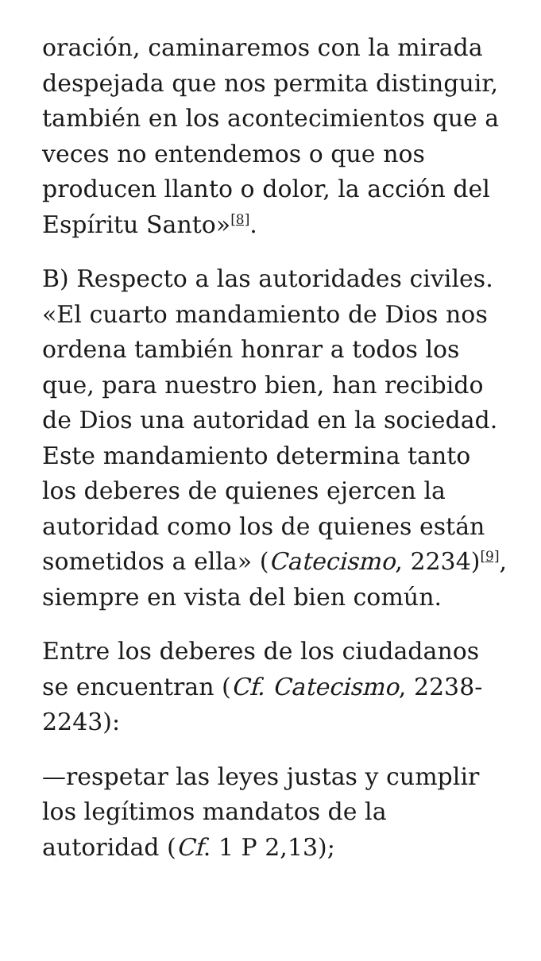oración, caminaremos con la mirada despejada que nos permita distinguir, también en los acontecimientos que a veces no entendemos o que nos producen llanto o dolor, la acción del Espíritu Santo»<sup>[8]</sup>.
B) Respecto a las autoridades civiles. «El cuarto mandamiento de Dios nos ordena también honrar a todos los que, para nuestro bien, han recibido de Dios una autoridad en la sociedad. Este mandamiento determina tanto los deberes de quienes ejercen la autoridad como los de quienes están sometidos a ella» (Catecismo, 2234)<sup>[9]</sup>, siempre en vista del bien común.
Entre los deberes de los ciudadanos se encuentran (Cf. Catecismo, 2238-2243):
—respetar las leyes justas y cumplir los legítimos mandatos de la autoridad (Cf. 1 P 2,13);